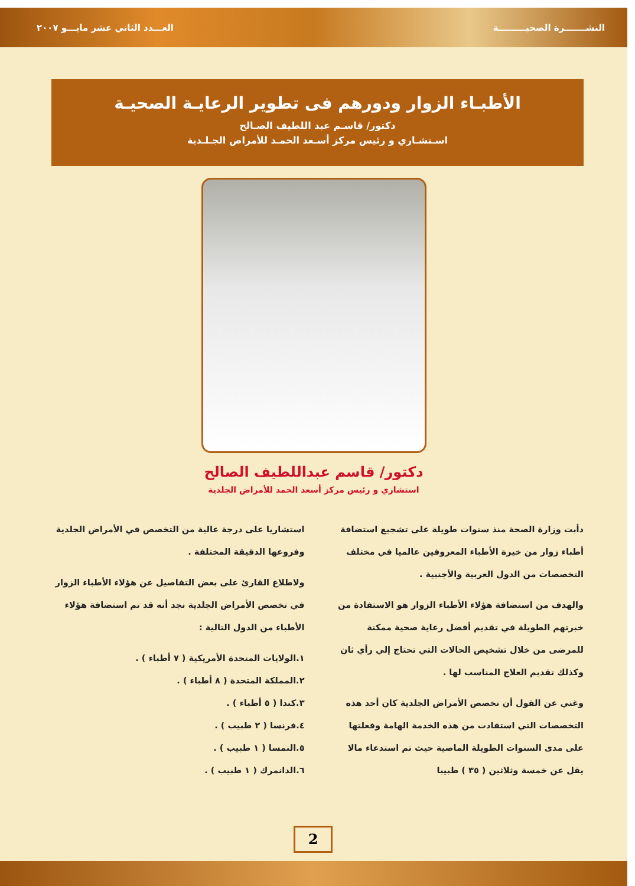النشـــــــرة الصحيـــــــــة العـــدد الثاني عشر مايـــو ٢٠٠٧
الأطبـاء الزوار ودورهم فى تطوير الرعايـة الصحيـة
دكتور/ قاسـم عبد اللطيف الصـالح
اسـتشـاري و رئيس مركز أسـعد الحمـد للأمراض الجـلـدية
دكتور/ قاسم عبداللطيف الصالح
استشاري و رئيس مركز أسعد الحمد للأمراض الجلدية
دأبت وزارة الصحة منذ سنوات طويلة على تشجيع استضافة أطباء زوار من خيرة الأطباء المعروفين عالميا في مختلف التخصصات من الدول العربية والأجنبية .
والهدف من استضافة هؤلاء الأطباء الزوار هو الاستفادة من خبرتهم الطويلة في تقديم أفضل رعاية صحية ممكنة للمرضى من خلال تشخيص الحالات التي تحتاج إلي رأي ثان وكذلك تقديم العلاج المناسب لها .
وغني عن القول أن تخصص الأمراض الجلدية كان أحد هذه التخصصات التي استفادت من هذه الخدمة الهامة وفعلتها على مدى السنوات الطويلة الماضية حيث تم استدعاء مالا يقل عن خمسة وثلاثين ( ٣٥ ) طبيبا
استشاريا على درجة عالية من التخصص في الأمراض الجلدية وفروعها الدقيقة المختلفة .
ولاطلاع القارئ على بعض التفاصيل عن هؤلاء الأطباء الزوار في تخصص الأمراض الجلدية نجد أنه قد تم استضافة هؤلاء الأطباء من الدول التالية :
١.الولايات المتحدة الأمريكية ( ٧ أطباء ) .
٢.المملكة المتحدة ( ٨ أطباء ) .
٣.كندا ( ٥ أطباء ) .
٤.فرنسا ( ٢ طبيب ) .
٥.النمسا ( ١ طبيب ) .
٦.الدانمرك ( ١ طبيب ) .
2